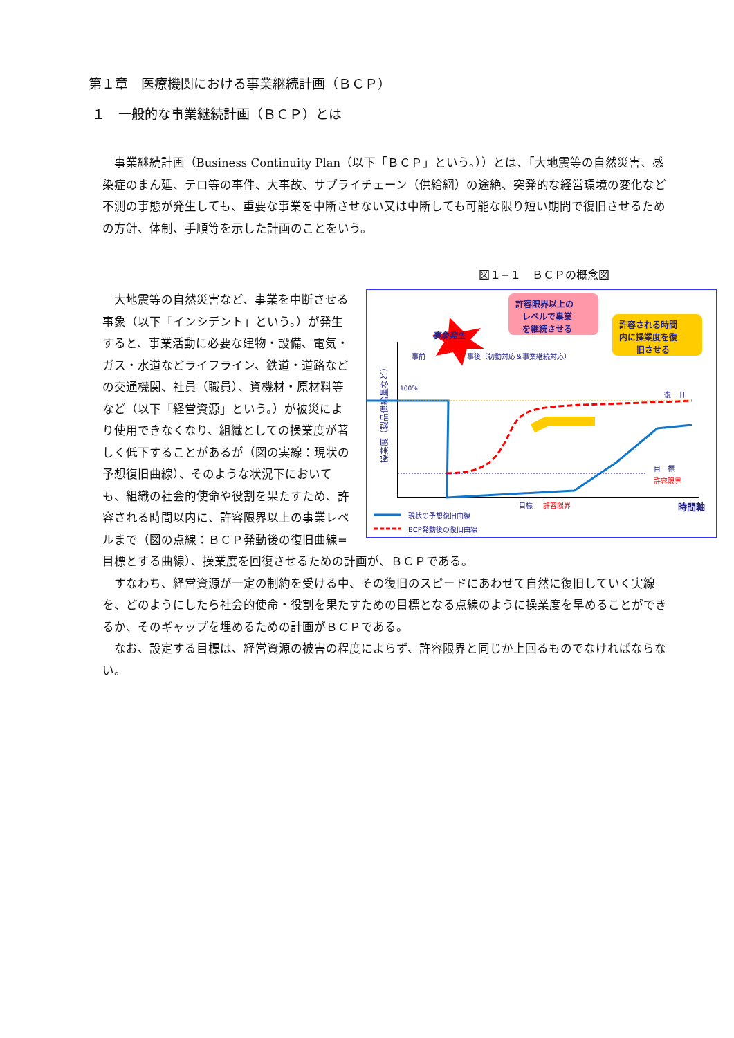第１章　医療機関における事業継続計画（ＢＣＰ）
１　一般的な事業継続計画（ＢＣＰ）とは
事業継続計画（Business Continuity Plan（以下「ＢＣＰ」という。））とは、「大地震等の自然災害、感染症のまん延、テロ等の事件、大事故、サプライチェーン（供給網）の途絶、突発的な経営環境の変化など不測の事態が発生しても、重要な事業を中断させない又は中断しても可能な限り短い期間で復旧させるための方針、体制、手順等を示した計画のことをいう。
図１−１　ＢＣＰの概念図
事象発生
許容限界以上の
レベルで事業
を継続させる
許容される時間
内に操業度を復
旧させる
事前
事後（初動対応＆事業継続対応）
100%
復　旧
目　標
許容限界
目標
許容限界
時間軸
操業度（製品供給量など）
現状の予想復旧曲線
BCP発動後の復旧曲線
大地震等の自然災害など、事業を中断させる事象（以下「インシデント」という。）が発生すると、事業活動に必要な建物・設備、電気・ガス・水道などライフライン、鉄道・道路などの交通機関、社員（職員）、資機材・原材料等など（以下「経営資源」という。）が被災により使用できなくなり、組織としての操業度が著しく低下することがあるが（図の実線：現状の予想復旧曲線）、そのような状況下においても、組織の社会的使命や役割を果たすため、許容される時間以内に、許容限界以上の事業レベルまで（図の点線：ＢＣＰ発動後の復旧曲線=目標とする曲線）、操業度を回復させるための計画が、ＢＣＰである。
すなわち、経営資源が一定の制約を受ける中、その復旧のスピードにあわせて自然に復旧していく実線を、どのようにしたら社会的使命・役割を果たすための目標となる点線のように操業度を早めることができるか、そのギャップを埋めるための計画がＢＣＰである。
なお、設定する目標は、経営資源の被害の程度によらず、許容限界と同じか上回るものでなければならない。